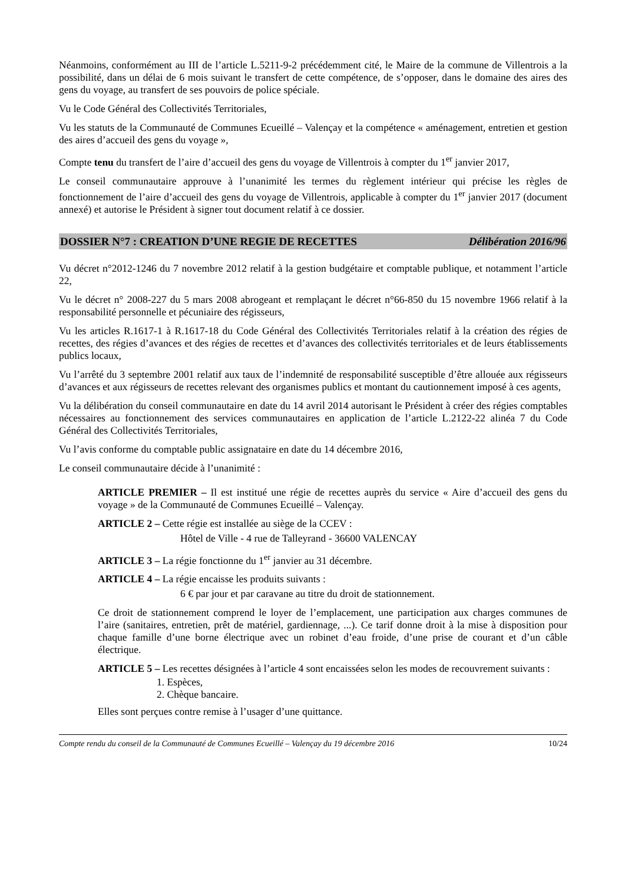Néanmoins, conformément au III de l’article L.5211-9-2 précédemment cité, le Maire de la commune de Villentrois a la possibilité, dans un délai de 6 mois suivant le transfert de cette compétence, de s’opposer, dans le domaine des aires des gens du voyage, au transfert de ses pouvoirs de police spéciale.
Vu le Code Général des Collectivités Territoriales,
Vu les statuts de la Communauté de Communes Ecueillé – Valençay et la compétence « aménagement, entretien et gestion des aires d’accueil des gens du voyage »,
Compte tenu du transfert de l’aire d’accueil des gens du voyage de Villentrois à compter du 1<sup>er</sup> janvier 2017,
Le conseil communautaire approuve à l’unanimité les termes du règlement intérieur qui précise les règles de fonctionnement de l’aire d’accueil des gens du voyage de Villentrois, applicable à compter du 1<sup>er</sup> janvier 2017 (document annexé) et autorise le Président à signer tout document relatif à ce dossier.
DOSSIER N°7 : CREATION D’UNE REGIE DE RECETTES Délibération 2016/96
Vu décret n°2012-1246 du 7 novembre 2012 relatif à la gestion budgétaire et comptable publique, et notamment l’article 22,
Vu le décret n° 2008-227 du 5 mars 2008 abrogeant et remplaçant le décret n°66-850 du 15 novembre 1966 relatif à la responsabilité personnelle et pécuniaire des régisseurs,
Vu les articles R.1617-1 à R.1617-18 du Code Général des Collectivités Territoriales relatif à la création des régies de recettes, des régies d’avances et des régies de recettes et d’avances des collectivités territoriales et de leurs établissements publics locaux,
Vu l’arrêté du 3 septembre 2001 relatif aux taux de l’indemnité de responsabilité susceptible d’être allouée aux régisseurs d’avances et aux régisseurs de recettes relevant des organismes publics et montant du cautionnement imposé à ces agents,
Vu la délibération du conseil communautaire en date du 14 avril 2014 autorisant le Président à créer des régies comptables nécessaires au fonctionnement des services communautaires en application de l’article L.2122-22 alinéa 7 du Code Général des Collectivités Territoriales,
Vu l’avis conforme du comptable public assignataire en date du 14 décembre 2016,
Le conseil communautaire décide à l’unanimité :
ARTICLE PREMIER – Il est institué une régie de recettes auprès du service « Aire d’accueil des gens du voyage » de la Communauté de Communes Ecueillé – Valençay.
ARTICLE 2 – Cette régie est installée au siège de la CCEV :
Hôtel de Ville - 4 rue de Talleyrand - 36600 VALENCAY
ARTICLE 3 – La régie fonctionne du 1<sup>er</sup> janvier au 31 décembre.
ARTICLE 4 – La régie encaisse les produits suivants :
6 € par jour et par caravane au titre du droit de stationnement.
Ce droit de stationnement comprend le loyer de l’emplacement, une participation aux charges communes de l’aire (sanitaires, entretien, prêt de matériel, gardiennage, ...). Ce tarif donne droit à la mise à disposition pour chaque famille d’une borne électrique avec un robinet d’eau froide, d’une prise de courant et d’un câble électrique.
ARTICLE 5 – Les recettes désignées à l’article 4 sont encaissées selon les modes de recouvrement suivants :
1. Espèces,
2. Chèque bancaire.
Elles sont perçues contre remise à l’usager d’une quittance.
Compte rendu du conseil de la Communauté de Communes Ecueillé – Valençay du 19 décembre 2016 10/24